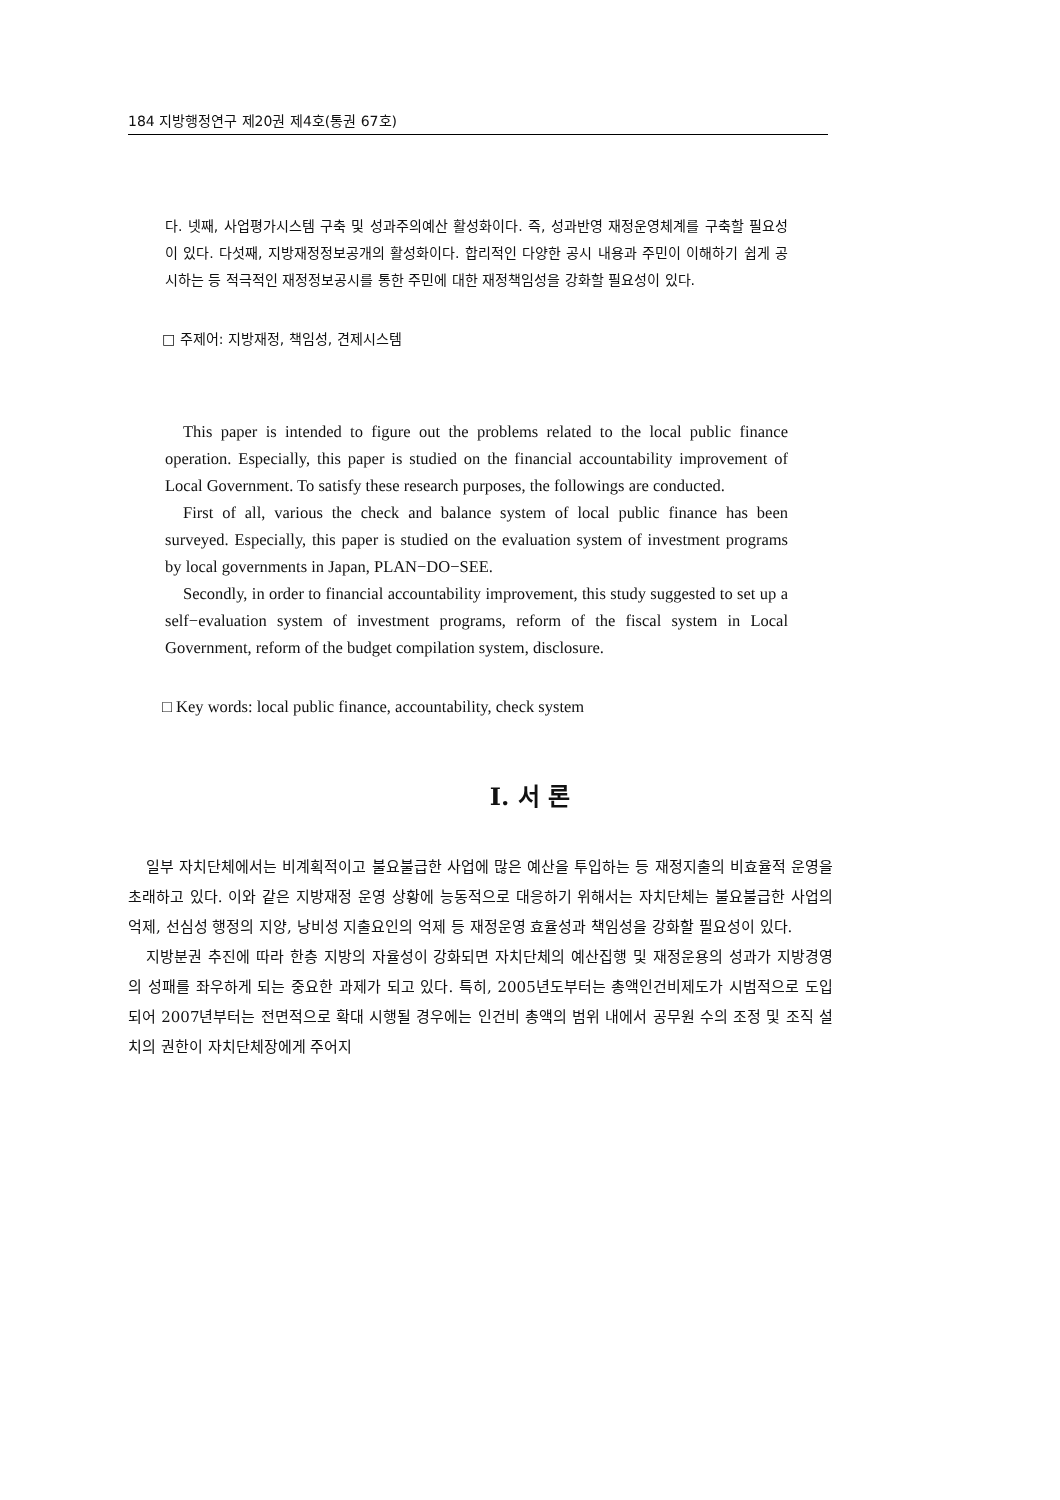184 지방행정연구 제20권 제4호(통권 67호)
다. 넷째, 사업평가시스템 구축 및 성과주의예산 활성화이다. 즉, 성과반영 재정운영체계를 구축할 필요성이 있다. 다섯째, 지방재정정보공개의 활성화이다. 합리적인 다양한 공시 내용과 주민이 이해하기 쉽게 공시하는 등 적극적인 재정정보공시를 통한 주민에 대한 재정책임성을 강화할 필요성이 있다.
□ 주제어: 지방재정, 책임성, 견제시스템
This paper is intended to figure out the problems related to the local public finance operation. Especially, this paper is studied on the financial accountability improvement of Local Government. To satisfy these research purposes, the followings are conducted.
First of all, various the check and balance system of local public finance has been surveyed. Especially, this paper is studied on the evaluation system of investment programs by local governments in Japan, PLAN−DO−SEE.
Secondly, in order to financial accountability improvement, this study suggested to set up a self−evaluation system of investment programs, reform of the fiscal system in Local Government, reform of the budget compilation system, disclosure.
□ Key words: local public finance, accountability, check system
Ⅰ. 서 론
일부 자치단체에서는 비계획적이고 불요불급한 사업에 많은 예산을 투입하는 등 재정지출의 비효율적 운영을 초래하고 있다. 이와 같은 지방재정 운영 상황에 능동적으로 대응하기 위해서는 자치단체는 불요불급한 사업의 억제, 선심성 행정의 지양, 낭비성 지출요인의 억제 등 재정운영 효율성과 책임성을 강화할 필요성이 있다.
지방분권 추진에 따라 한층 지방의 자율성이 강화되면 자치단체의 예산집행 및 재정운용의 성과가 지방경영의 성패를 좌우하게 되는 중요한 과제가 되고 있다. 특히, 2005년도부터는 총액인건비제도가 시범적으로 도입되어 2007년부터는 전면적으로 확대 시행될 경우에는 인건비 총액의 범위 내에서 공무원 수의 조정 및 조직 설치의 권한이 자치단체장에게 주어지